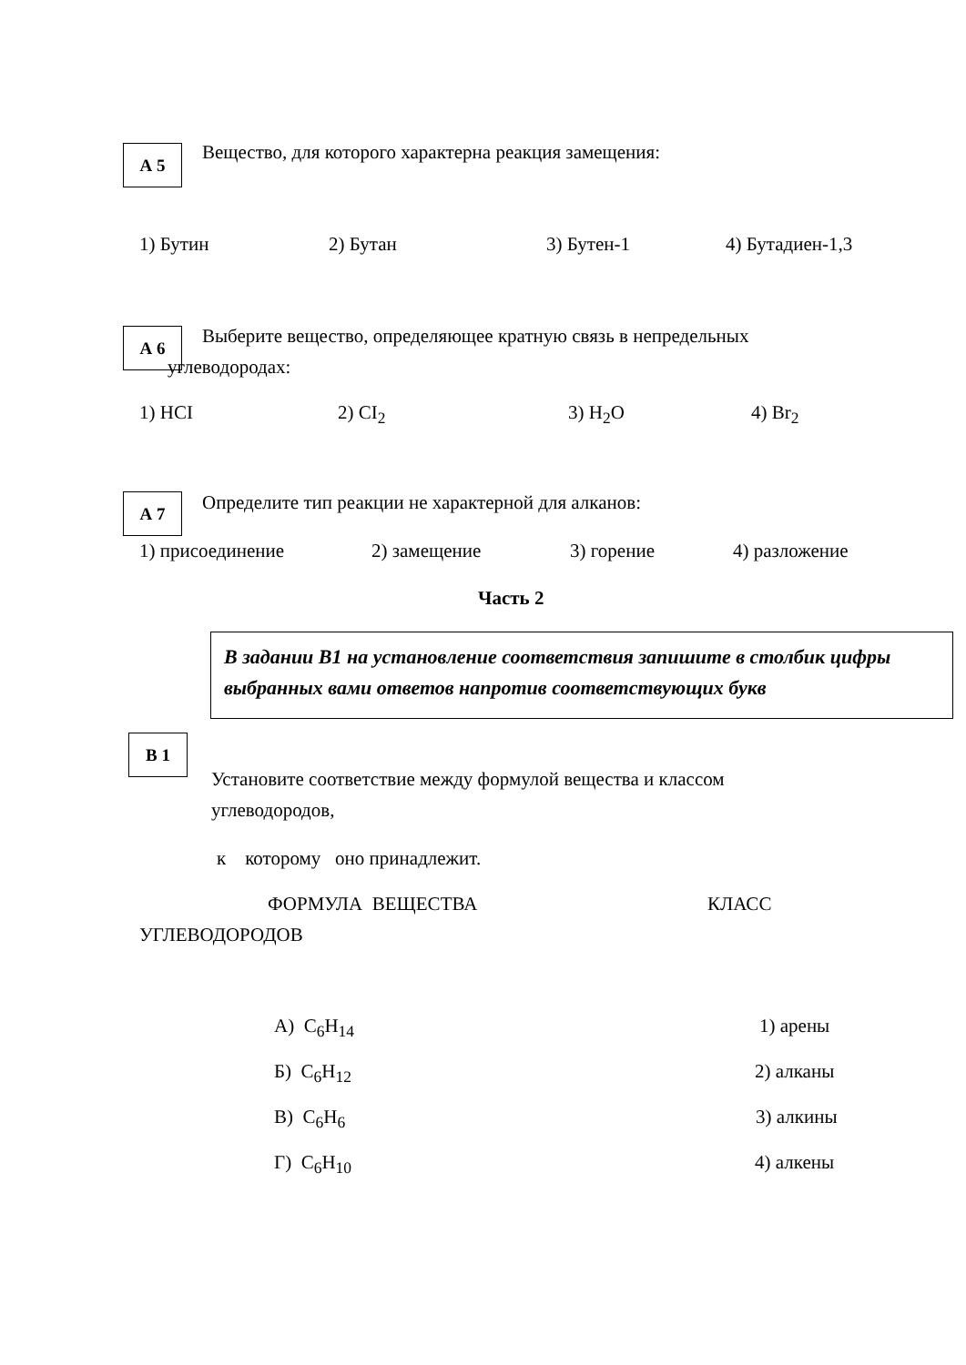А 5 Вещество, для которого характерна реакция замещения:
1) Бутин 2) Бутан 3) Бутен-1 4) Бутадиен-1,3
А 6 Выберите вещество, определяющее кратную связь в непредельных
углеводородах:
1) HCI 2) CI<sub>2</sub> 3) H<sub>2</sub>O 4) Br<sub>2</sub>
А 7 Определите тип реакции не характерной для алканов:
1) присоединение 2) замещение 3) горение 4) разложение
Часть 2
В задании В1 на установление соответствия запишите в столбик цифры выбранных вами ответов напротив соответствующих букв
В 1
Установите соответствие между формулой вещества и классом
углеводородов,
к которому оно принадлежит.
ФОРМУЛА ВЕЩЕСТВА КЛАСС
УГЛЕВОДОРОДОВ
А) C<sub>6</sub>H<sub>14</sub> 1) арены
Б) C<sub>6</sub>H<sub>12</sub> 2) алканы
В) C<sub>6</sub>H<sub>6</sub> 3) алкины
Г) C<sub>6</sub>H<sub>10</sub> 4) алкены